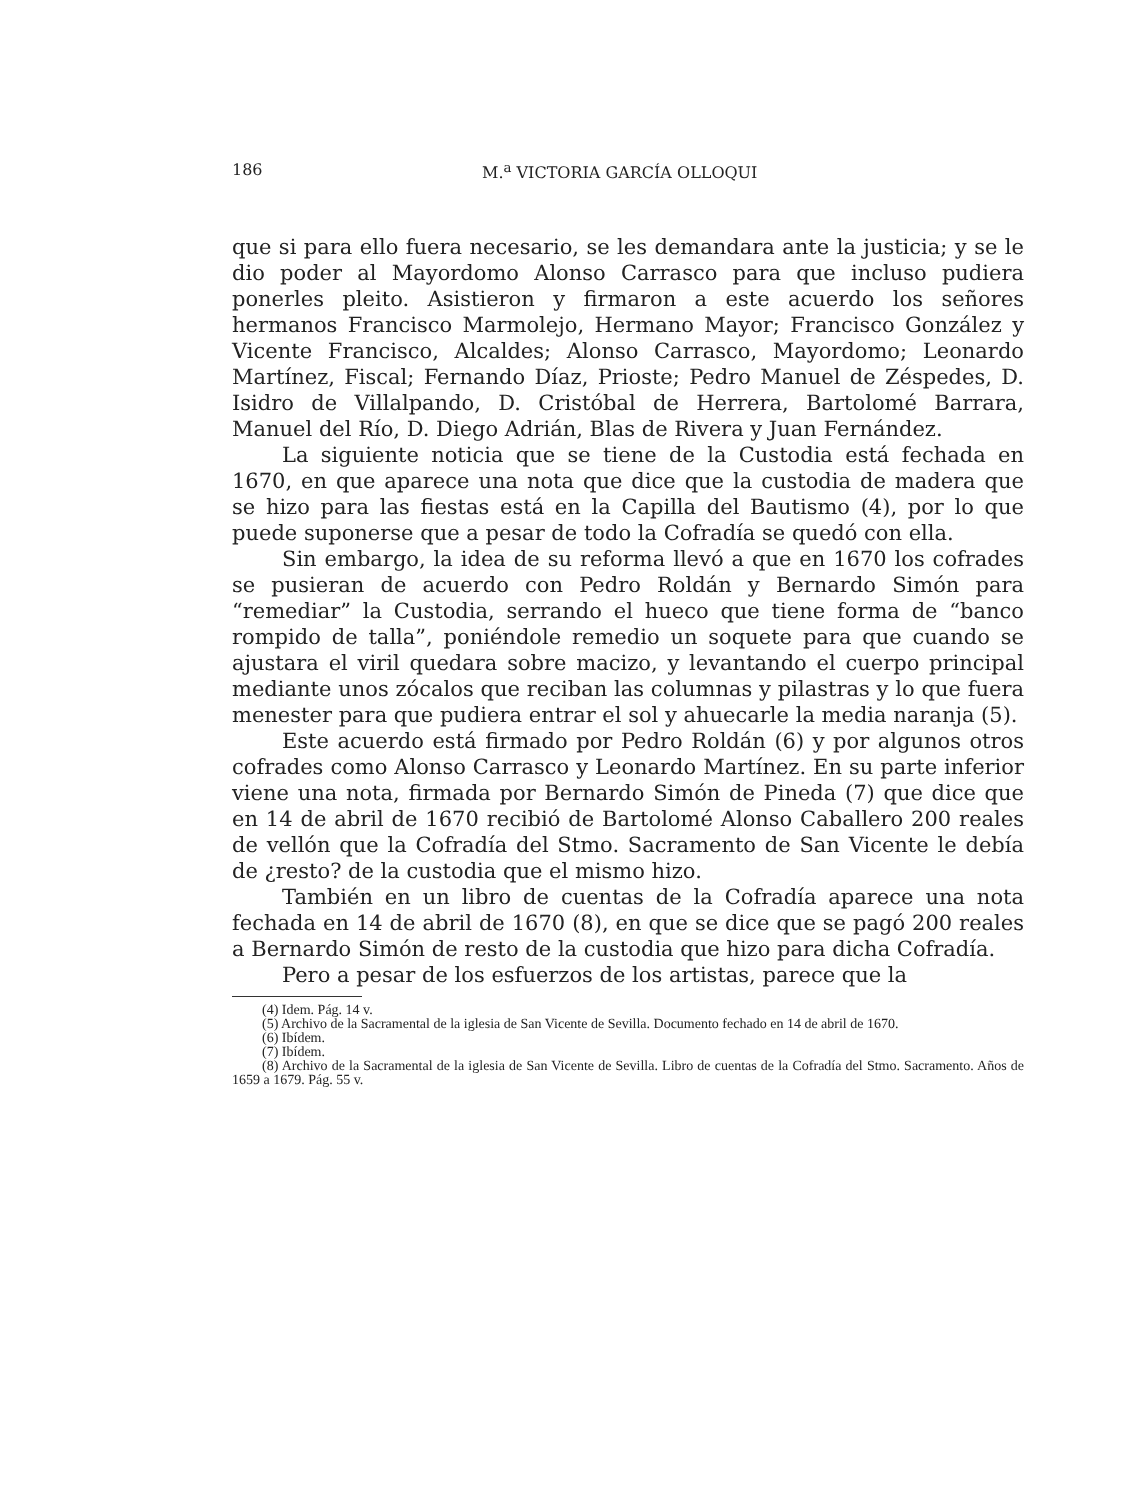186 M.<sup>a</sup> VICTORIA GARCÍA OLLOQUI
que si para ello fuera necesario, se les demandara ante la justicia; y se le dio poder al Mayordomo Alonso Carrasco para que incluso pudiera ponerles pleito. Asistieron y firmaron a este acuerdo los señores hermanos Francisco Marmolejo, Hermano Mayor; Francisco González y Vicente Francisco, Alcaldes; Alonso Carrasco, Mayordomo; Leonardo Martínez, Fiscal; Fernando Díaz, Prioste; Pedro Manuel de Zéspedes, D. Isidro de Villalpando, D. Cristóbal de Herrera, Bartolomé Barrara, Manuel del Río, D. Diego Adrián, Blas de Rivera y Juan Fernández.
La siguiente noticia que se tiene de la Custodia está fechada en 1670, en que aparece una nota que dice que la custodia de madera que se hizo para las fiestas está en la Capilla del Bautismo (4), por lo que puede suponerse que a pesar de todo la Cofradía se quedó con ella.
Sin embargo, la idea de su reforma llevó a que en 1670 los cofrades se pusieran de acuerdo con Pedro Roldán y Bernardo Simón para “remediar” la Custodia, serrando el hueco que tiene forma de “banco rompido de talla”, poniéndole remedio un soquete para que cuando se ajustara el viril quedara sobre macizo, y levantando el cuerpo principal mediante unos zócalos que reciban las columnas y pilastras y lo que fuera menester para que pudiera entrar el sol y ahuecarle la media naranja (5).
Este acuerdo está firmado por Pedro Roldán (6) y por algunos otros cofrades como Alonso Carrasco y Leonardo Martínez. En su parte inferior viene una nota, firmada por Bernardo Simón de Pineda (7) que dice que en 14 de abril de 1670 recibió de Bartolomé Alonso Caballero 200 reales de vellón que la Cofradía del Stmo. Sacramento de San Vicente le debía de ¿resto? de la custodia que el mismo hizo.
También en un libro de cuentas de la Cofradía aparece una nota fechada en 14 de abril de 1670 (8), en que se dice que se pagó 200 reales a Bernardo Simón de resto de la custodia que hizo para dicha Cofradía.
Pero a pesar de los esfuerzos de los artistas, parece que la
(4) Idem. Pág. 14 v.
(5) Archivo de la Sacramental de la iglesia de San Vicente de Sevilla. Documento fechado en 14 de abril de 1670.
(6) Ibídem.
(7) Ibídem.
(8) Archivo de la Sacramental de la iglesia de San Vicente de Sevilla. Libro de cuentas de la Cofradía del Stmo. Sacramento. Años de 1659 a 1679. Pág. 55 v.